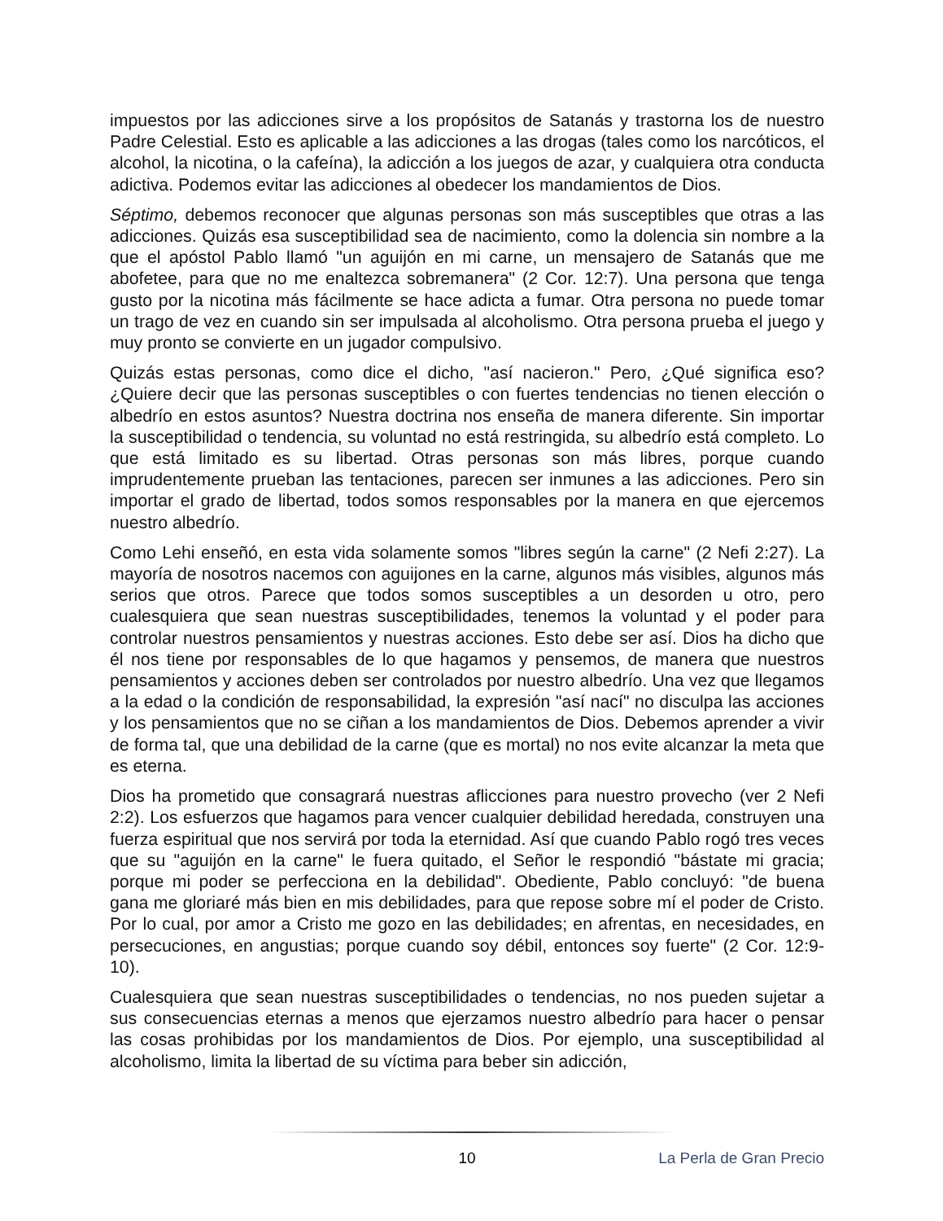impuestos por las adicciones sirve a los propósitos de Satanás y trastorna los de nuestro Padre Celestial. Esto es aplicable a las adicciones a las drogas (tales como los narcóticos, el alcohol, la nicotina, o la cafeína), la adicción a los juegos de azar, y cualquiera otra conducta adictiva. Podemos evitar las adicciones al obedecer los mandamientos de Dios.
Séptimo, debemos reconocer que algunas personas son más susceptibles que otras a las adicciones. Quizás esa susceptibilidad sea de nacimiento, como la dolencia sin nombre a la que el apóstol Pablo llamó "un aguijón en mi carne, un mensajero de Satanás que me abofetee, para que no me enaltezca sobremanera" (2 Cor. 12:7). Una persona que tenga gusto por la nicotina más fácilmente se hace adicta a fumar. Otra persona no puede tomar un trago de vez en cuando sin ser impulsada al alcoholismo. Otra persona prueba el juego y muy pronto se convierte en un jugador compulsivo.
Quizás estas personas, como dice el dicho, "así nacieron." Pero, ¿Qué significa eso? ¿Quiere decir que las personas susceptibles o con fuertes tendencias no tienen elección o albedrío en estos asuntos? Nuestra doctrina nos enseña de manera diferente. Sin importar la susceptibilidad o tendencia, su voluntad no está restringida, su albedrío está completo. Lo que está limitado es su libertad. Otras personas son más libres, porque cuando imprudentemente prueban las tentaciones, parecen ser inmunes a las adicciones. Pero sin importar el grado de libertad, todos somos responsables por la manera en que ejercemos nuestro albedrío.
Como Lehi enseñó, en esta vida solamente somos "libres según la carne" (2 Nefi 2:27). La mayoría de nosotros nacemos con aguijones en la carne, algunos más visibles, algunos más serios que otros. Parece que todos somos susceptibles a un desorden u otro, pero cualesquiera que sean nuestras susceptibilidades, tenemos la voluntad y el poder para controlar nuestros pensamientos y nuestras acciones. Esto debe ser así. Dios ha dicho que él nos tiene por responsables de lo que hagamos y pensemos, de manera que nuestros pensamientos y acciones deben ser controlados por nuestro albedrío. Una vez que llegamos a la edad o la condición de responsabilidad, la expresión "así nací" no disculpa las acciones y los pensamientos que no se ciñan a los mandamientos de Dios. Debemos aprender a vivir de forma tal, que una debilidad de la carne (que es mortal) no nos evite alcanzar la meta que es eterna.
Dios ha prometido que consagrará nuestras aflicciones para nuestro provecho (ver 2 Nefi 2:2). Los esfuerzos que hagamos para vencer cualquier debilidad heredada, construyen una fuerza espiritual que nos servirá por toda la eternidad. Así que cuando Pablo rogó tres veces que su "aguijón en la carne" le fuera quitado, el Señor le respondió "bástate mi gracia; porque mi poder se perfecciona en la debilidad". Obediente, Pablo concluyó: "de buena gana me gloriaré más bien en mis debilidades, para que repose sobre mí el poder de Cristo. Por lo cual, por amor a Cristo me gozo en las debilidades; en afrentas, en necesidades, en persecuciones, en angustias; porque cuando soy débil, entonces soy fuerte" (2 Cor. 12:9-10).
Cualesquiera que sean nuestras susceptibilidades o tendencias, no nos pueden sujetar a sus consecuencias eternas a menos que ejerzamos nuestro albedrío para hacer o pensar las cosas prohibidas por los mandamientos de Dios. Por ejemplo, una susceptibilidad al alcoholismo, limita la libertad de su víctima para beber sin adicción,
10 La Perla de Gran Precio